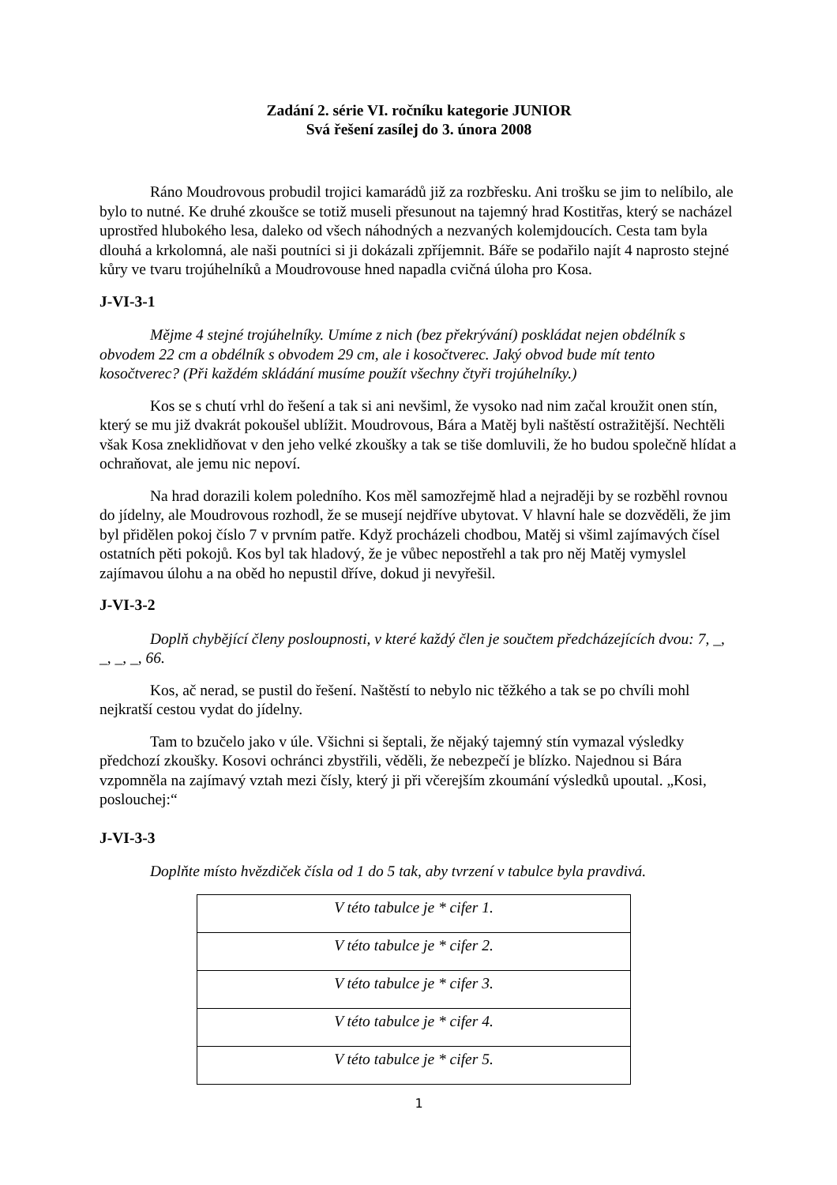Zadání 2. série VI. ročníku kategorie JUNIOR
Svá řešení zasílej do 3. února 2008
Ráno Moudrovous probudil trojici kamarádů již za rozbřesku. Ani trošku se jim to nelíbilo, ale bylo to nutné. Ke druhé zkoušce se totiž museli přesunout na tajemný hrad Kostitřas, který se nacházel uprostřed hlubokého lesa, daleko od všech náhodných a nezvaných kolemjdoucích. Cesta tam byla dlouhá a krkolomná, ale naši poutníci si ji dokázali zpříjemnit. Báře se podařilo najít 4 naprosto stejné kůry ve tvaru trojúhelníků a Moudrovouse hned napadla cvičná úloha pro Kosa.
J-VI-3-1
Mějme 4 stejné trojúhelníky. Umíme z nich (bez překrývání) poskládat nejen obdélník s obvodem 22 cm a obdélník s obvodem 29 cm, ale i kosočtverec. Jaký obvod bude mít tento kosočtverec? (Při každém skládání musíme použít všechny čtyři trojúhelníky.)
Kos se s chutí vrhl do řešení a tak si ani nevšiml, že vysoko nad nim začal kroužit onen stín, který se mu již dvakrát pokoušel ublížit. Moudrovous, Bára a Matěj byli naštěstí ostražitější. Nechtěli však Kosa zneklidňovat v den jeho velké zkoušky a tak se tiše domluvili, že ho budou společně hlídat a ochraňovat, ale jemu nic nepoví.
Na hrad dorazili kolem poledního. Kos měl samozřejmě hlad a nejraději by se rozběhl rovnou do jídelny, ale Moudrovous rozhodl, že se musejí nejdříve ubytovat. V hlavní hale se dozvěděli, že jim byl přidělen pokoj číslo 7 v prvním patře. Když procházeli chodbou, Matěj si všiml zajímavých čísel ostatních pěti pokojů. Kos byl tak hladový, že je vůbec nepostřehl a tak pro něj Matěj vymyslel zajímavou úlohu a na oběd ho nepustil dříve, dokud ji nevyřešil.
J-VI-3-2
Doplň chybějící členy posloupnosti, v které každý člen je součtem předcházejících dvou: 7, _, _, _, _, 66.
Kos, ač nerad, se pustil do řešení. Naštěstí to nebylo nic těžkého a tak se po chvíli mohl nejkratší cestou vydat do jídelny.
Tam to bzučelo jako v úle. Všichni si šeptali, že nějaký tajemný stín vymazal výsledky předchozí zkoušky. Kosovi ochránci zbystřili, věděli, že nebezpečí je blízko. Najednou si Bára vzpomněla na zajímavý vztah mezi čísly, který ji při včerejším zkoumání výsledků upoutal. „Kosi, poslouchej:“
J-VI-3-3
Doplňte místo hvězdiček čísla od 1 do 5 tak, aby tvrzení v tabulce byla pravdivá.
| V této tabulce je * cifer 1. |
| V této tabulce je * cifer 2. |
| V této tabulce je * cifer 3. |
| V této tabulce je * cifer 4. |
| V této tabulce je * cifer 5. |
1